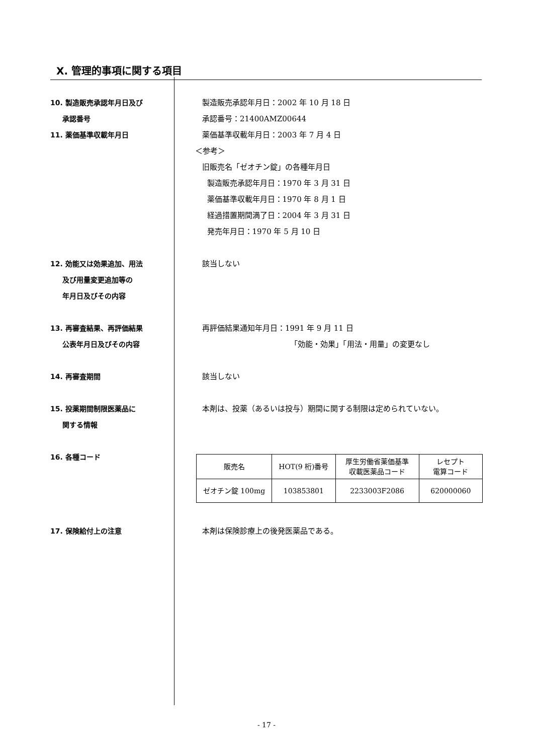X. 管理的事項に関する項目
10. 製造販売承認年月日及び
承認番号
11. 薬価基準収載年月日
製造販売承認年月日：2002 年 10 月 18 日
承認番号：21400AMZ00644
薬価基準収載年月日：2003 年 7 月 4 日
＜参考＞
旧販売名「ゼオチン錠」の各種年月日
製造販売承認年月日：1970 年 3 月 31 日
薬価基準収載年月日：1970 年 8 月 1 日
経過措置期間満了日：2004 年 3 月 31 日
発売年月日：1970 年 5 月 10 日
12. 効能又は効果追加、用法
及び用量変更追加等の
年月日及びその内容
該当しない
13. 再審査結果、再評価結果
公表年月日及びその内容
再評価結果通知年月日：1991 年 9 月 11 日
「効能・効果」「用法・用量」の変更なし
14. 再審査期間 該当しない
15. 投薬期間制限医薬品に
関する情報
本剤は、投薬（あるいは投与）期間に関する制限は定められていない。
16. 各種コード
| 販売名 | HOT(9 桁)番号 | 厚生労働省薬価基準 収載医薬品コード | レセプト 電算コード |
| ゼオチン錠 100mg | 103853801 | 2233003F2086 | 620000060 |
17. 保険給付上の注意 本剤は保険診療上の後発医薬品である。
- 17 -